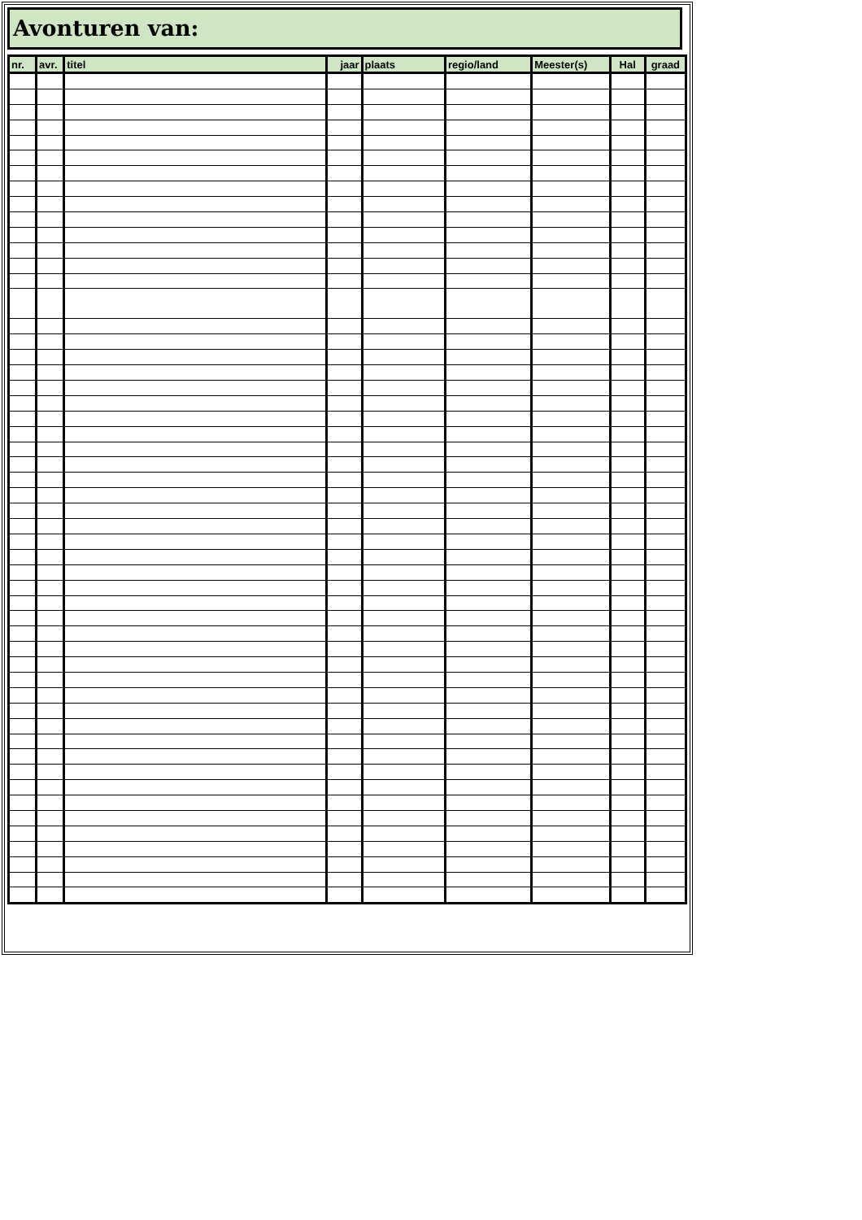Avonturen van:
| nr. | avr. | titel | jaar | plaats | regio/land | Meester(s) | Hal | graad |
| --- | --- | --- | --- | --- | --- | --- | --- | --- |